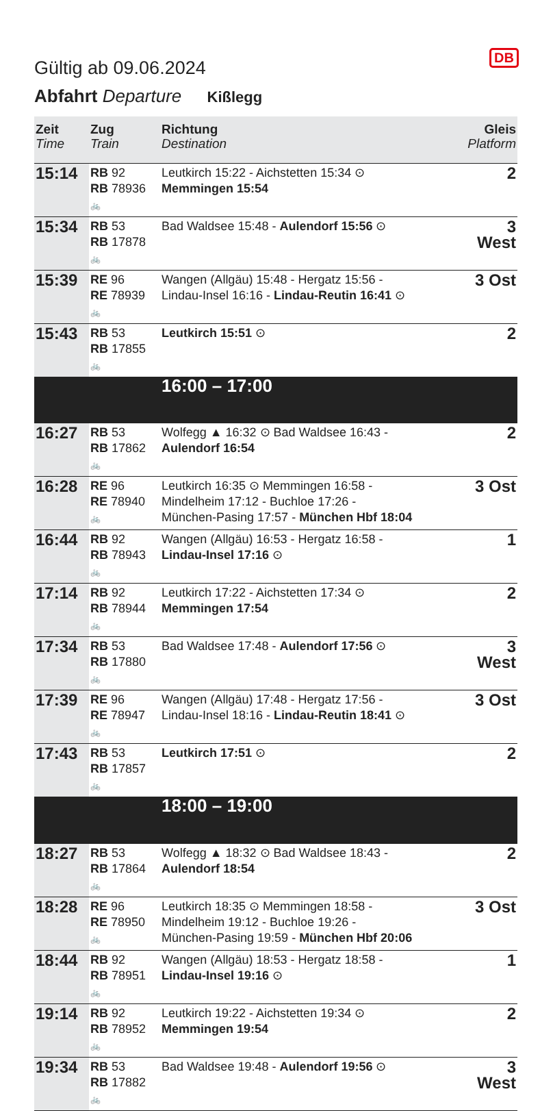Gültig ab 09.06.2024
DB
Abfahrt Departure Kißlegg
| Zeit Time | Zug Train | Richtung Destination | Gleis Platform |
| --- | --- | --- | --- |
| 15:14 | RB 92 RB 78936 🚲 | Leutkirch 15:22 - Aichstetten 15:34 ⊙ Memmingen 15:54 | 2 |
| 15:34 | RB 53 RB 17878 🚲 | Bad Waldsee 15:48 - Aulendorf 15:56 ⊙ | 3 West |
| 15:39 | RE 96 RE 78939 🚲 | Wangen (Allgäu) 15:48 - Hergatz 15:56 - Lindau-Insel 16:16 - Lindau-Reutin 16:41 ⊙ | 3 Ost |
| 15:43 | RB 53 RB 17855 🚲 | Leutkirch 15:51 ⊙ | 2 |
| | | 16:00 – 17:00 | |
| 16:27 | RB 53 RB 17862 🚲 | Wolfegg ▲ 16:32 ⊙ Bad Waldsee 16:43 - Aulendorf 16:54 | 2 |
| 16:28 | RE 96 RE 78940 🚲 | Leutkirch 16:35 ⊙ Memmingen 16:58 - Mindelheim 17:12 - Buchloe 17:26 - München-Pasing 17:57 - München Hbf 18:04 | 3 Ost |
| 16:44 | RB 92 RB 78943 🚲 | Wangen (Allgäu) 16:53 - Hergatz 16:58 - Lindau-Insel 17:16 ⊙ | 1 |
| 17:14 | RB 92 RB 78944 🚲 | Leutkirch 17:22 - Aichstetten 17:34 ⊙ Memmingen 17:54 | 2 |
| 17:34 | RB 53 RB 17880 🚲 | Bad Waldsee 17:48 - Aulendorf 17:56 ⊙ | 3 West |
| 17:39 | RE 96 RE 78947 🚲 | Wangen (Allgäu) 17:48 - Hergatz 17:56 - Lindau-Insel 18:16 - Lindau-Reutin 18:41 ⊙ | 3 Ost |
| 17:43 | RB 53 RB 17857 🚲 | Leutkirch 17:51 ⊙ | 2 |
| | | 18:00 – 19:00 | |
| 18:27 | RB 53 RB 17864 🚲 | Wolfegg ▲ 18:32 ⊙ Bad Waldsee 18:43 - Aulendorf 18:54 | 2 |
| 18:28 | RE 96 RE 78950 🚲 | Leutkirch 18:35 ⊙ Memmingen 18:58 - Mindelheim 19:12 - Buchloe 19:26 - München-Pasing 19:59 - München Hbf 20:06 | 3 Ost |
| 18:44 | RB 92 RB 78951 🚲 | Wangen (Allgäu) 18:53 - Hergatz 18:58 - Lindau-Insel 19:16 ⊙ | 1 |
| 19:14 | RB 92 RB 78952 🚲 | Leutkirch 19:22 - Aichstetten 19:34 ⊙ Memmingen 19:54 | 2 |
| 19:34 | RB 53 RB 17882 🚲 | Bad Waldsee 19:48 - Aulendorf 19:56 ⊙ | 3 West |